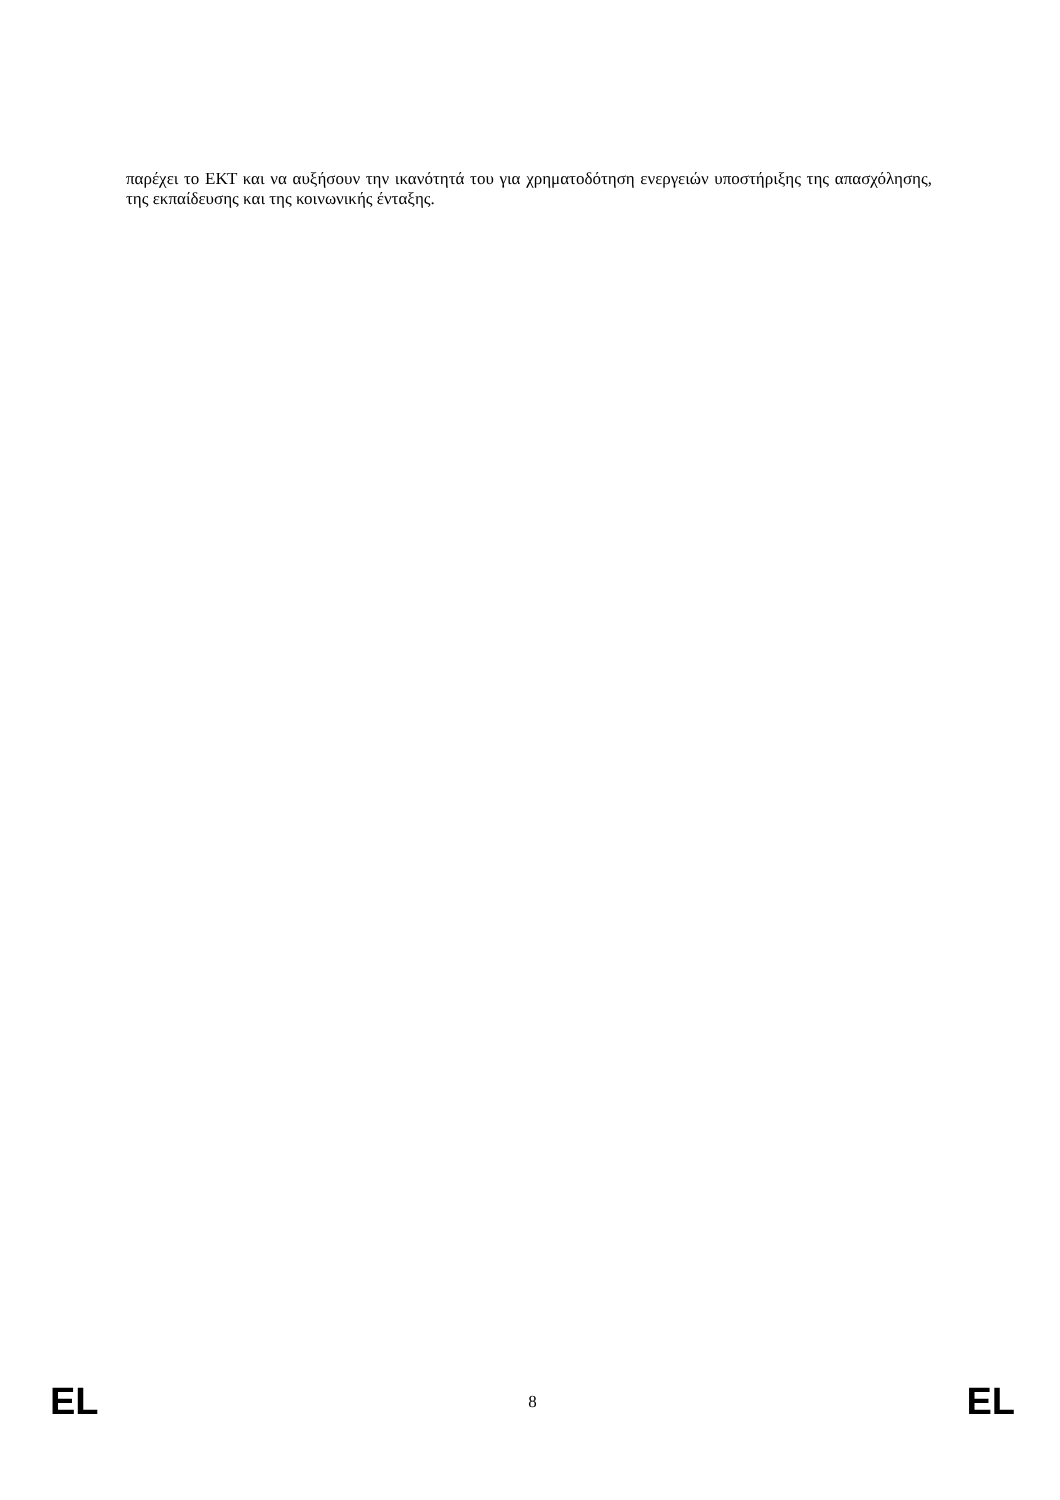παρέχει το ΕΚΤ και να αυξήσουν την ικανότητά του για χρηματοδότηση ενεργειών υποστήριξης της απασχόλησης, της εκπαίδευσης και της κοινωνικής ένταξης.
EL 8 EL